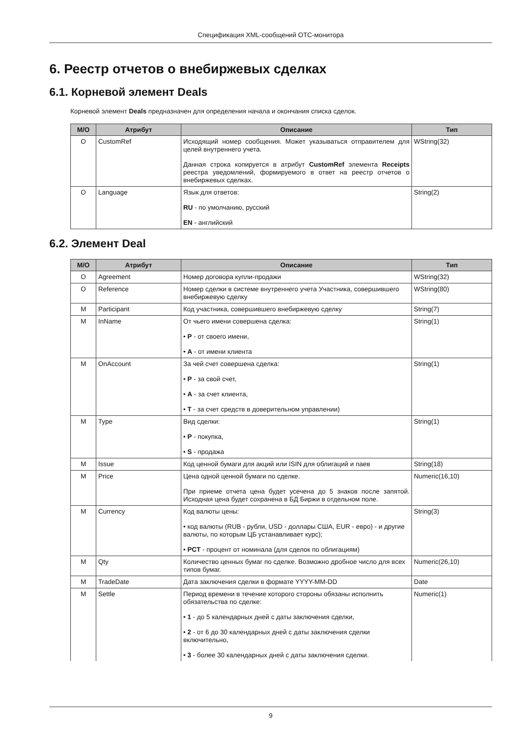Спецификация XML-сообщений ОТС-монитора
6. Реестр отчетов о внебиржевых сделках
6.1. Корневой элемент Deals
Корневой элемент Deals предназначен для определения начала и окончания списка сделок.
| M/O | Атрибут | Описание | Тип |
| --- | --- | --- | --- |
| O | CustomRef | Исходящий номер сообщения. Может указываться отправителем для целей внутреннего учета. Данная строка копируется в атрибут CustomRef элемента Receipts реестра уведомлений, формируемого в ответ на реестр отчетов о внебиржевых сделках. | WString(32) |
| O | Language | Язык для ответов: RU - по умолчанию, русский EN - английский | String(2) |
6.2. Элемент Deal
| M/O | Атрибут | Описание | Тип |
| --- | --- | --- | --- |
| O | Agreement | Номер договора купли-продажи | WString(32) |
| O | Reference | Номер сделки в системе внутреннего учета Участника, совершившего внебиржевую сделку | WString(80) |
| M | Participant | Код участника, совершившего внебиржевую сделку | String(7) |
| M | InName | От чьего имени совершена сделка: • P - от своего имени, • A - от имени клиента | String(1) |
| M | OnAccount | За чей счет совершена сделка: • P - за свой счет, • A - за счет клиента, • T - за счет средств в доверительном управлении) | String(1) |
| M | Type | Вид сделки: • P - покупка, • S - продажа | String(1) |
| M | Issue | Код ценной бумаги для акций или ISIN для облигаций и паев | String(18) |
| M | Price | Цена одной ценной бумаги по сделке. При приеме отчета цена будет усечена до 5 знаков после запятой. Исходная цена будет сохранена в БД Биржи в отдельном поле. | Numeric(16,10) |
| M | Currency | Код валюты цены: • код валюты (RUB - рубли, USD - доллары США, EUR - евро) - и другие валюты, по которым ЦБ устанавливает курс); • PCT - процент от номинала (для сделок по облигациям) | String(3) |
| M | Qty | Количество ценных бумаг по сделке. Возможно дробное число для всех типов бумаг. | Numeric(26,10) |
| M | TradeDate | Дата заключения сделки в формате YYYY-MM-DD | Date |
| M | Settle | Период времени в течение которого стороны обязаны исполнить обязательства по сделке: • 1 - до 5 календарных дней с даты заключения сделки, • 2 - от 6 до 30 календарных дней с даты заключения сделки включительно, • 3 - более 30 календарных дней с даты заключения сделки. | Numeric(1) |
9